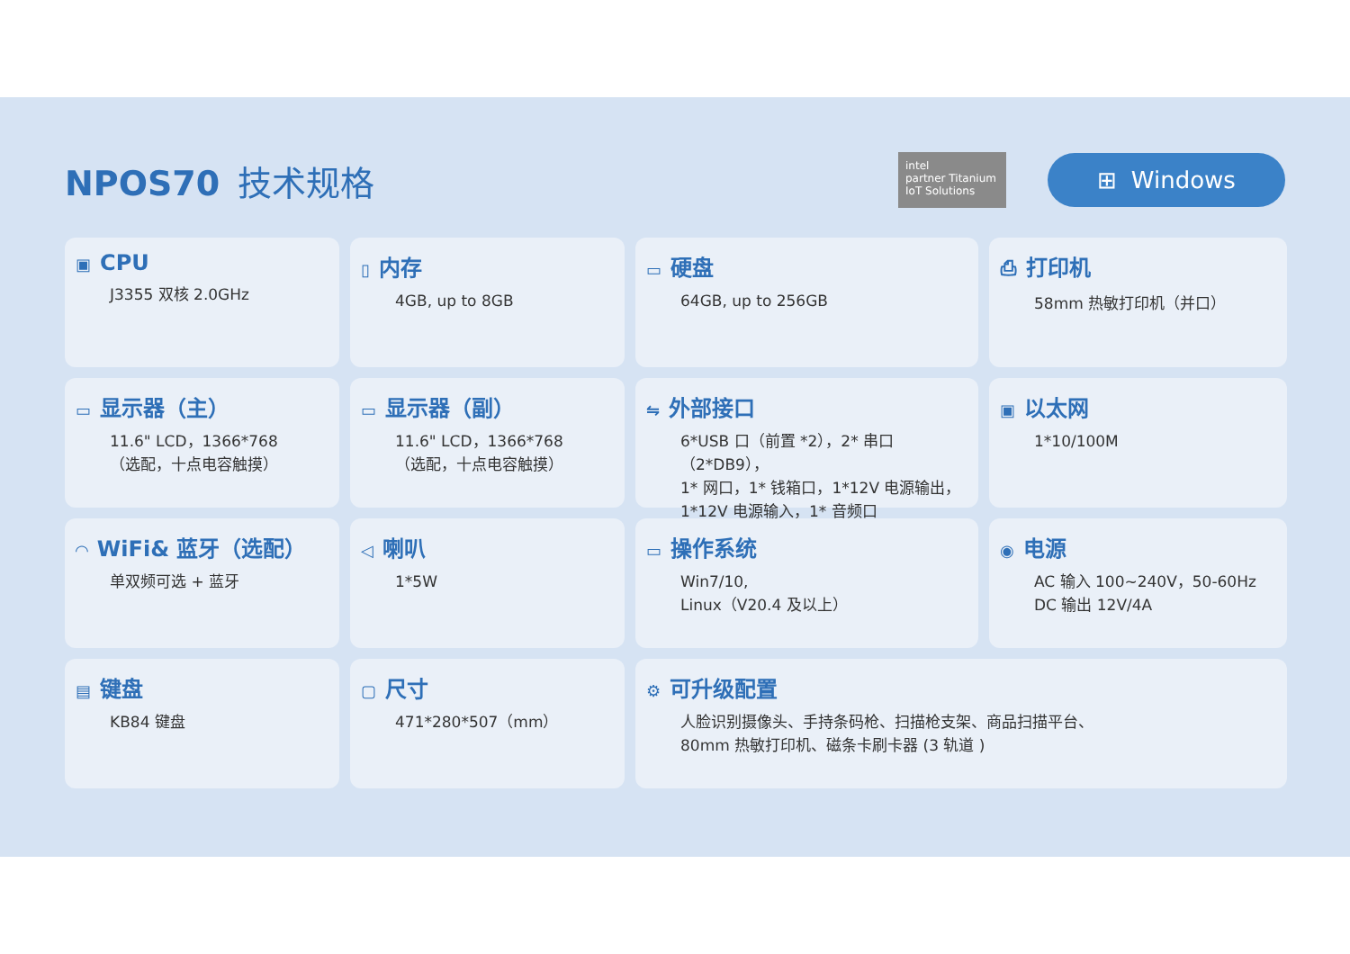NPOS70 技术规格
intel
partner Titanium IoT Solutions
⊞ Windows
▣ CPU
J3355 双核 2.0GHz
▯ 内存
4GB, up to 8GB
▭ 硬盘
64GB, up to 256GB
⎙ 打印机
58mm 热敏打印机（并口）
▭ 显示器（主）
11.6" LCD，1366*768
（选配，十点电容触摸）
▭ 显示器（副）
11.6" LCD，1366*768
（选配，十点电容触摸）
⇋ 外部接口
6*USB 口（前置 *2），2* 串口（2*DB9），
1* 网口，1* 钱箱口，1*12V 电源输出，
1*12V 电源输入，1* 音频口
▣ 以太网
1*10/100M
◠ WiFi& 蓝牙（选配）
单双频可选 + 蓝牙
◁ 喇叭
1*5W
▭ 操作系统
Win7/10,
Linux（V20.4 及以上）
◉ 电源
AC 输入 100~240V，50-60Hz
DC 输出 12V/4A
▤ 键盘
KB84 键盘
▢ 尺寸
471*280*507（mm）
⚙ 可升级配置
人脸识别摄像头、手持条码枪、扫描枪支架、商品扫描平台、
80mm 热敏打印机、磁条卡刷卡器 (3 轨道 )